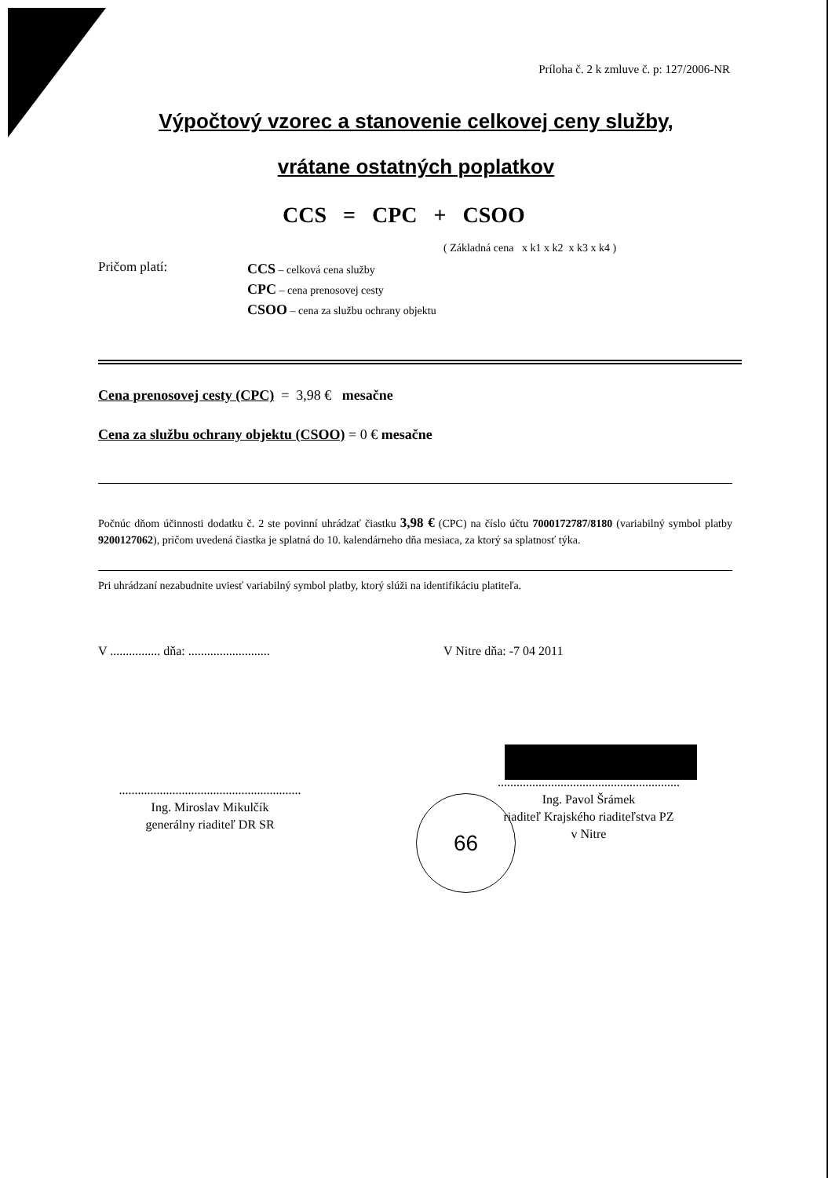Príloha č. 2 k zmluve č. p: 127/2006-NR
Výpočtový vzorec a stanovenie celkovej ceny služby,
vrátane ostatných poplatkov
CCS = CPC + CSOO
( Základná cena x k1 x k2 x k3 x k4 )
Pričom platí:
CCS – celková cena služby
CPC – cena prenosovej cesty
CSOO – cena za službu ochrany objektu
Cena prenosovej cesty (CPC) = 3,98 € mesačne
Cena za službu ochrany objektu (CSOO) = 0 € mesačne
Počnúc dňom účinnosti dodatku č. 2 ste povinní uhrádzať čiastku 3,98 € (CPC) na číslo účtu 7000172787/8180 (variabilný symbol platby 9200127062), pričom uvedená čiastka je splatná do 10. kalendárneho dňa mesiaca, za ktorý sa splatnosť týka.
Pri uhrádzaní nezabudnite uviesť variabilný symbol platby, ktorý slúži na identifikáciu platiteľa.
V ................ dňa: ..........................
V Nitre dňa: -7 04 2011
..........................................................
Ing. Miroslav Mikulčík
generálny riaditeľ DR SR
..........................................................
Ing. Pavol Šrámek
riaditeľ Krajského riaditeľstva PZ
v Nitre
66